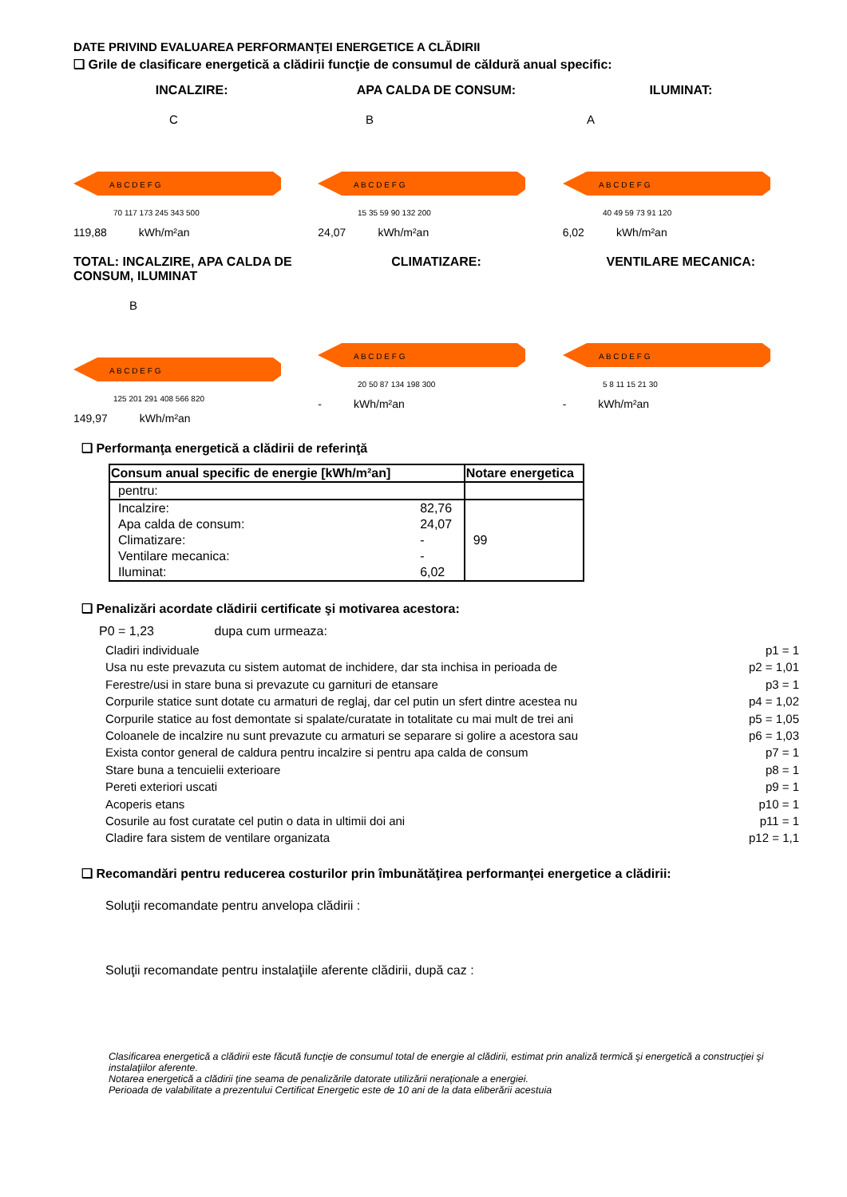DATE PRIVIND EVALUAREA PERFORMANŢEI ENERGETICE A CLĂDIRII
❑ Grile de clasificare energetică a clădirii funcţie de consumul de căldură anual specific:
INCALZIRE:
C
A B C D E F G
70 117 173 245 343 500
119,88 kWh/m²an
APA CALDA DE CONSUM:
B
A B C D E F G
15 35 59 90 132 200
24,07 kWh/m²an
ILUMINAT:
A
A B C D E F G
40 49 59 73 91 120
6,02 kWh/m²an
TOTAL: INCALZIRE, APA CALDA DE CONSUM, ILUMINAT
B
A B C D E F G
125 201 291 408 566 820
149,97 kWh/m²an
CLIMATIZARE:
A B C D E F G
20 50 87 134 198 300
- kWh/m²an
VENTILARE MECANICA:
A B C D E F G
5 8 11 15 21 30
- kWh/m²an
❑ Performanţa energetică a clădirii de referinţă
| Consum anual specific de energie [kWh/m²an] | | Notare energetica |
| --- | --- | --- |
| pentru: | | |
| Incalzire: | 82,76 | |
| Apa calda de consum: | 24,07 | |
| Climatizare: | - | 99 |
| Ventilare mecanica: | - | |
| Iluminat: | 6,02 | |
❑ Penalizări acordate clădirii certificate şi motivarea acestora:
P0 = 1,23 dupa cum urmeaza:
Cladiri individuale p1 = 1
Usa nu este prevazuta cu sistem automat de inchidere, dar sta inchisa in perioada de p2 = 1,01
Ferestre/usi in stare buna si prevazute cu garnituri de etansare p3 = 1
Corpurile statice sunt dotate cu armaturi de reglaj, dar cel putin un sfert dintre acestea nu p4 = 1,02
Corpurile statice au fost demontate si spalate/curatate in totalitate cu mai mult de trei ani p5 = 1,05
Coloanele de incalzire nu sunt prevazute cu armaturi se separare si golire a acestora sau p6 = 1,03
Exista contor general de caldura pentru incalzire si pentru apa calda de consum p7 = 1
Stare buna a tencuielii exterioare p8 = 1
Pereti exteriori uscati p9 = 1
Acoperis etans p10 = 1
Cosurile au fost curatate cel putin o data in ultimii doi ani p11 = 1
Cladire fara sistem de ventilare organizata p12 = 1,1
❑ Recomandări pentru reducerea costurilor prin îmbunătăţirea performanţei energetice a clădirii:
Soluţii recomandate pentru anvelopa clădirii :
Soluţii recomandate pentru instalaţiile aferente clădirii, după caz :
Clasificarea energetică a clădirii este făcută funcţie de consumul total de energie al clădirii, estimat prin analiză termică şi energetică a construcţiei şi instalaţiilor aferente.
Notarea energetică a clădirii ţine seama de penalizările datorate utilizării neraţionale a energiei.
Perioada de valabilitate a prezentului Certificat Energetic este de 10 ani de la data eliberării acestuia